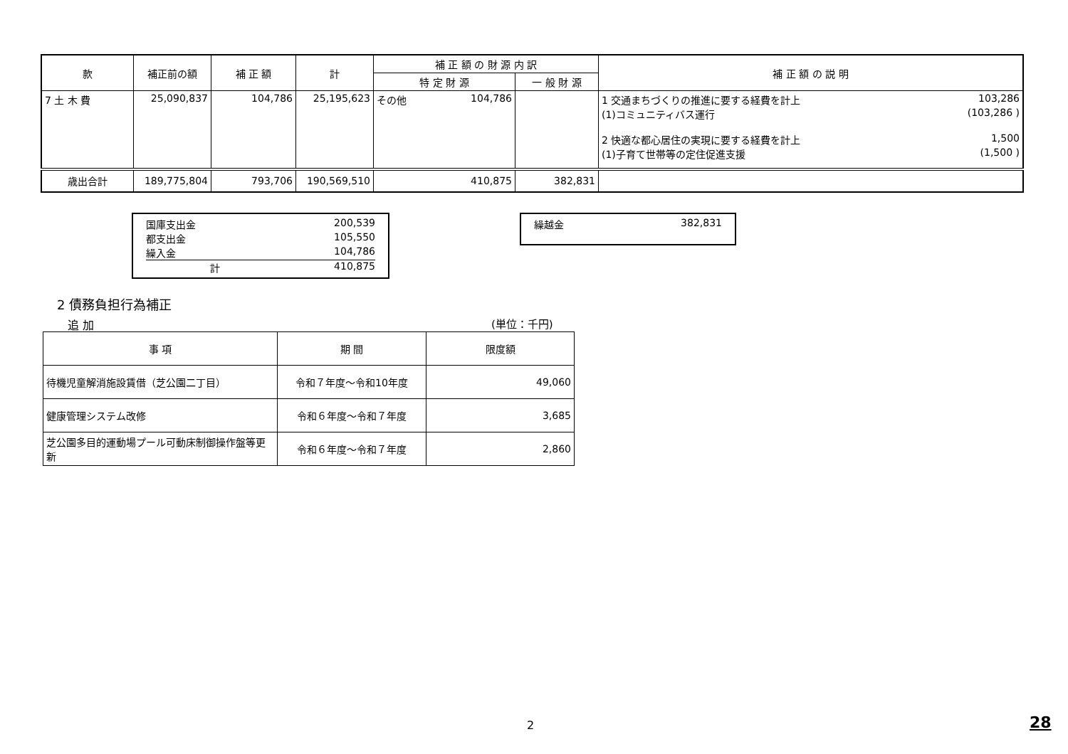| 款 | 補正前の額 | 補 正 額 | 計 | 補 正 額 の 財 源 内 訳 | | 補 正 額 の 説 明 |
| --- | --- | --- | --- | --- | --- | --- |
| | | | | 特 定 財 源 | 一 般 財 源 | |
| 7 土 木 費 | 25,090,837 | 104,786 | 25,195,623 | その他 104,786 | | 1 交通まちづくりの推進に要する経費を計上 103,286 (1)コミュニティバス運行 (103,286 ) 2 快適な都心居住の実現に要する経費を計上 1,500 (1)子育て世帯等の定住促進支援 (1,500 ) |
| 歳出合計 | 189,775,804 | 793,706 | 190,569,510 | 410,875 | 382,831 | |
国庫支出金 200,539
都支出金 105,550
繰入金 104,786
計 410,875
繰越金 382,831
2 債務負担行為補正
追 加 (単位：千円)
| 事 項 | 期 間 | 限度額 |
| --- | --- | --- |
| 待機児童解消施設賃借（芝公園二丁目） | 令和７年度～令和10年度 | 49,060 |
| 健康管理システム改修 | 令和６年度～令和７年度 | 3,685 |
| 芝公園多目的運動場プール可動床制御操作盤等更新 | 令和６年度～令和７年度 | 2,860 |
2 28